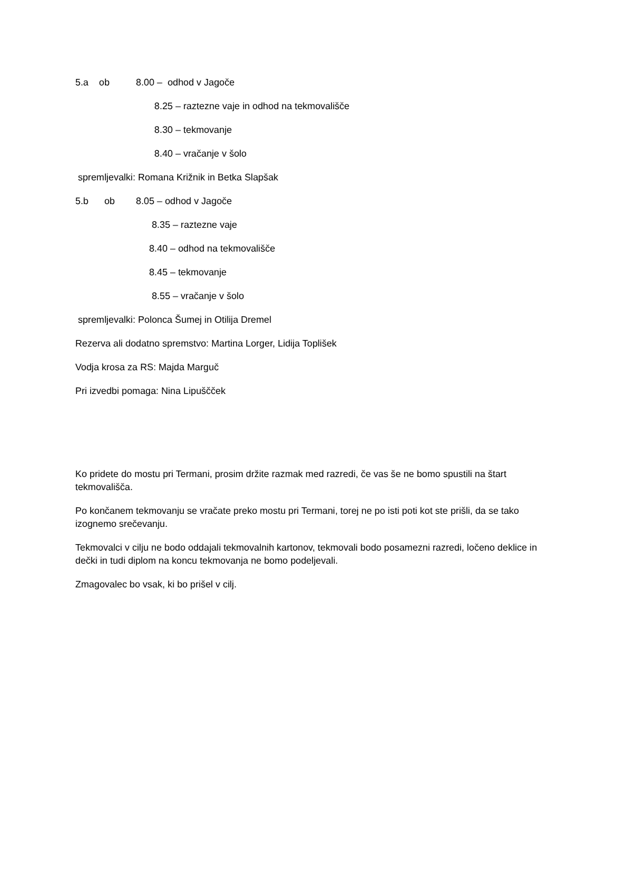5.a ob 8.00 – odhod v Jagoče
8.25 – raztezne vaje in odhod na tekmovališče
8.30 – tekmovanje
8.40 – vračanje v šolo
spremljevalki: Romana Križnik in Betka Slapšak
5.b ob 8.05 – odhod v Jagoče
8.35 – raztezne vaje
8.40 – odhod na tekmovališče
8.45 – tekmovanje
8.55 – vračanje v šolo
spremljevalki: Polonca Šumej in Otilija Dremel
Rezerva ali dodatno spremstvo: Martina Lorger, Lidija Toplišek
Vodja krosa za RS: Majda Marguč
Pri izvedbi pomaga: Nina Lipuščček
Ko pridete do mostu pri Termani, prosim držite razmak med razredi, če vas še ne bomo spustili na štart tekmovališča.
Po končanem tekmovanju se vračate preko mostu pri Termani, torej ne po isti poti kot ste prišli, da se tako izognemo srečevanju.
Tekmovalci v cilju ne bodo oddajali tekmovalnih kartonov, tekmovali bodo posamezni razredi, ločeno deklice in dečki in tudi diplom na koncu tekmovanja ne bomo podeljevali.
Zmagovalec bo vsak, ki bo prišel v cilj.